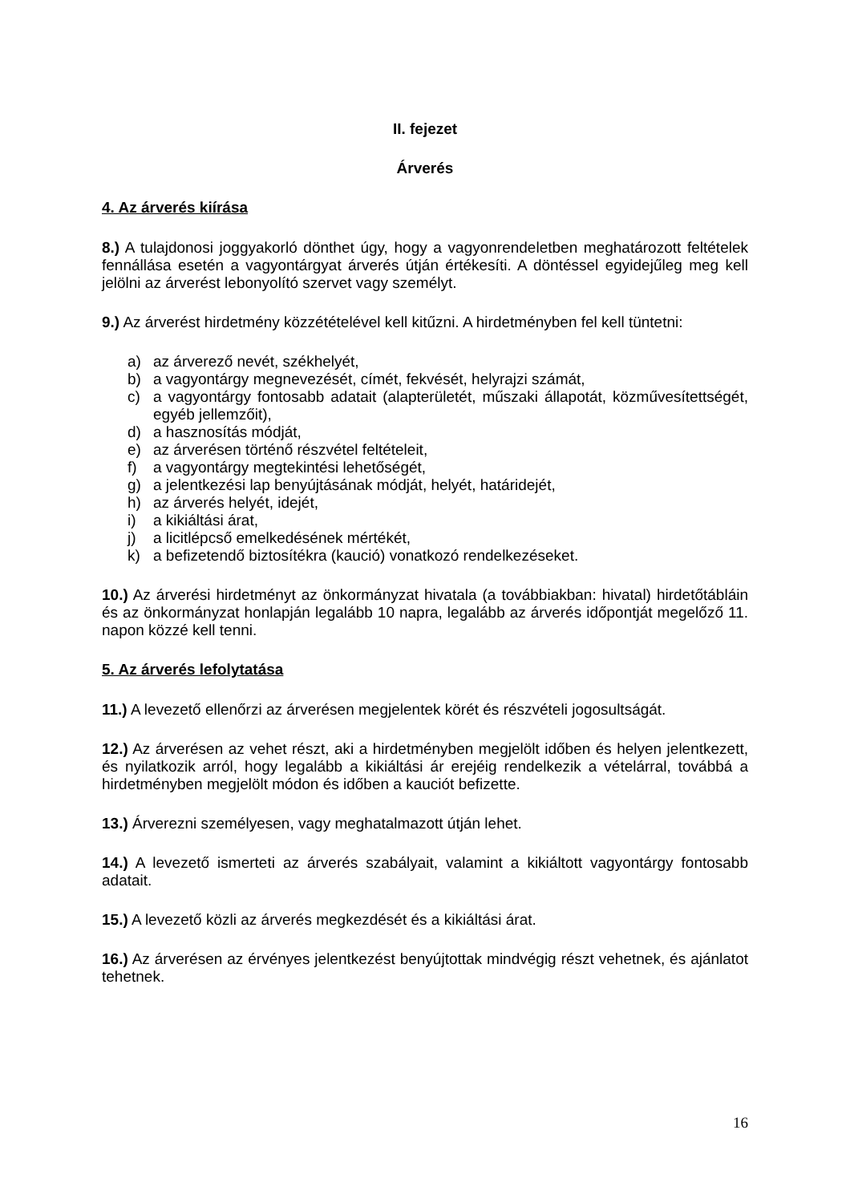II. fejezet
Árverés
4. Az árverés kiírása
8.) A tulajdonosi joggyakorló dönthet úgy, hogy a vagyonrendeletben meghatározott feltételek fennállása esetén a vagyontárgyat árverés útján értékesíti. A döntéssel egyidejűleg meg kell jelölni az árverést lebonyolító szervet vagy személyt.
9.) Az árverést hirdetmény közzétételével kell kitűzni. A hirdetményben fel kell tüntetni:
a) az árverező nevét, székhelyét,
b) a vagyontárgy megnevezését, címét, fekvését, helyrajzi számát,
c) a vagyontárgy fontosabb adatait (alapterületét, műszaki állapotát, közművesítettségét, egyéb jellemzőit),
d) a hasznosítás módját,
e) az árverésen történő részvétel feltételeit,
f) a vagyontárgy megtekintési lehetőségét,
g) a jelentkezési lap benyújtásának módját, helyét, határidejét,
h) az árverés helyét, idejét,
i) a kikiáltási árat,
j) a licitlépcső emelkedésének mértékét,
k) a befizetendő biztosítékra (kaució) vonatkozó rendelkezéseket.
10.) Az árverési hirdetményt az önkormányzat hivatala (a továbbiakban: hivatal) hirdetőtábláin és az önkormányzat honlapján legalább 10 napra, legalább az árverés időpontját megelőző 11. napon közzé kell tenni.
5. Az árverés lefolytatása
11.) A levezető ellenőrzi az árverésen megjelentek körét és részvételi jogosultságát.
12.) Az árverésen az vehet részt, aki a hirdetményben megjelölt időben és helyen jelentkezett, és nyilatkozik arról, hogy legalább a kikiáltási ár erejéig rendelkezik a vételárral, továbbá a hirdetményben megjelölt módon és időben a kauciót befizette.
13.) Árverezni személyesen, vagy meghatalmazott útján lehet.
14.) A levezető ismerteti az árverés szabályait, valamint a kikiáltott vagyontárgy fontosabb adatait.
15.) A levezető közli az árverés megkezdését és a kikiáltási árat.
16.) Az árverésen az érvényes jelentkezést benyújtottak mindvégig részt vehetnek, és ajánlatot tehetnek.
16